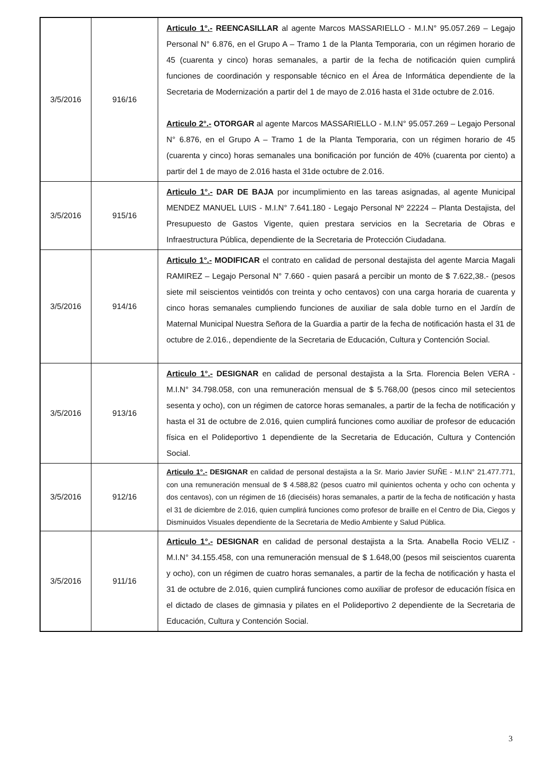| 3/5/2016 | 916/16 | Articulo 1°.- REENCASILLAR al agente Marcos MASSARIELLO - M.I.N° 95.057.269 – Legajo Personal N° 6.876, en el Grupo A – Tramo 1 de la Planta Temporaria, con un régimen horario de 45 (cuarenta y cinco) horas semanales, a partir de la fecha de notificación quien cumplirá funciones de coordinación y responsable técnico en el Área de Informática dependiente de la Secretaria de Modernización a partir del 1 de mayo de 2.016 hasta el 31de octubre de 2.016. Articulo 2°.- OTORGAR al agente Marcos MASSARIELLO - M.I.N° 95.057.269 – Legajo Personal N° 6.876, en el Grupo A – Tramo 1 de la Planta Temporaria, con un régimen horario de 45 (cuarenta y cinco) horas semanales una bonificación por función de 40% (cuarenta por ciento) a partir del 1 de mayo de 2.016 hasta el 31de octubre de 2.016. |
| 3/5/2016 | 915/16 | Articulo 1°.- DAR DE BAJA por incumplimiento en las tareas asignadas, al agente Municipal MENDEZ MANUEL LUIS - M.I.N° 7.641.180 - Legajo Personal Nº 22224 – Planta Destajista, del Presupuesto de Gastos Vigente, quien prestara servicios en la Secretaria de Obras e Infraestructura Pública, dependiente de la Secretaria de Protección Ciudadana. |
| 3/5/2016 | 914/16 | Articulo 1°.- MODIFICAR el contrato en calidad de personal destajista del agente Marcia Magali RAMIREZ – Legajo Personal N° 7.660 - quien pasará a percibir un monto de $ 7.622,38.- (pesos siete mil seiscientos veintidós con treinta y ocho centavos) con una carga horaria de cuarenta y cinco horas semanales cumpliendo funciones de auxiliar de sala doble turno en el Jardín de Maternal Municipal Nuestra Señora de la Guardia a partir de la fecha de notificación hasta el 31 de octubre de 2.016., dependiente de la Secretaria de Educación, Cultura y Contención Social. |
| 3/5/2016 | 913/16 | Articulo 1°.- DESIGNAR en calidad de personal destajista a la Srta. Florencia Belen VERA - M.I.N° 34.798.058, con una remuneración mensual de $ 5.768,00 (pesos cinco mil setecientos sesenta y ocho), con un régimen de catorce horas semanales, a partir de la fecha de notificación y hasta el 31 de octubre de 2.016, quien cumplirá funciones como auxiliar de profesor de educación física en el Polideportivo 1 dependiente de la Secretaria de Educación, Cultura y Contención Social. |
| 3/5/2016 | 912/16 | Articulo 1°.- DESIGNAR en calidad de personal destajista a la Sr. Mario Javier SUÑE - M.I.N° 21.477.771, con una remuneración mensual de $ 4.588,82 (pesos cuatro mil quinientos ochenta y ocho con ochenta y dos centavos), con un régimen de 16 (dieciséis) horas semanales, a partir de la fecha de notificación y hasta el 31 de diciembre de 2.016, quien cumplirá funciones como profesor de braille en el Centro de Dia, Ciegos y Disminuidos Visuales dependiente de la Secretaria de Medio Ambiente y Salud Pública. |
| 3/5/2016 | 911/16 | Articulo 1°.- DESIGNAR en calidad de personal destajista a la Srta. Anabella Rocio VELIZ - M.I.N° 34.155.458, con una remuneración mensual de $ 1.648,00 (pesos mil seiscientos cuarenta y ocho), con un régimen de cuatro horas semanales, a partir de la fecha de notificación y hasta el 31 de octubre de 2.016, quien cumplirá funciones como auxiliar de profesor de educación física en el dictado de clases de gimnasia y pilates en el Polideportivo 2 dependiente de la Secretaria de Educación, Cultura y Contención Social. |
3